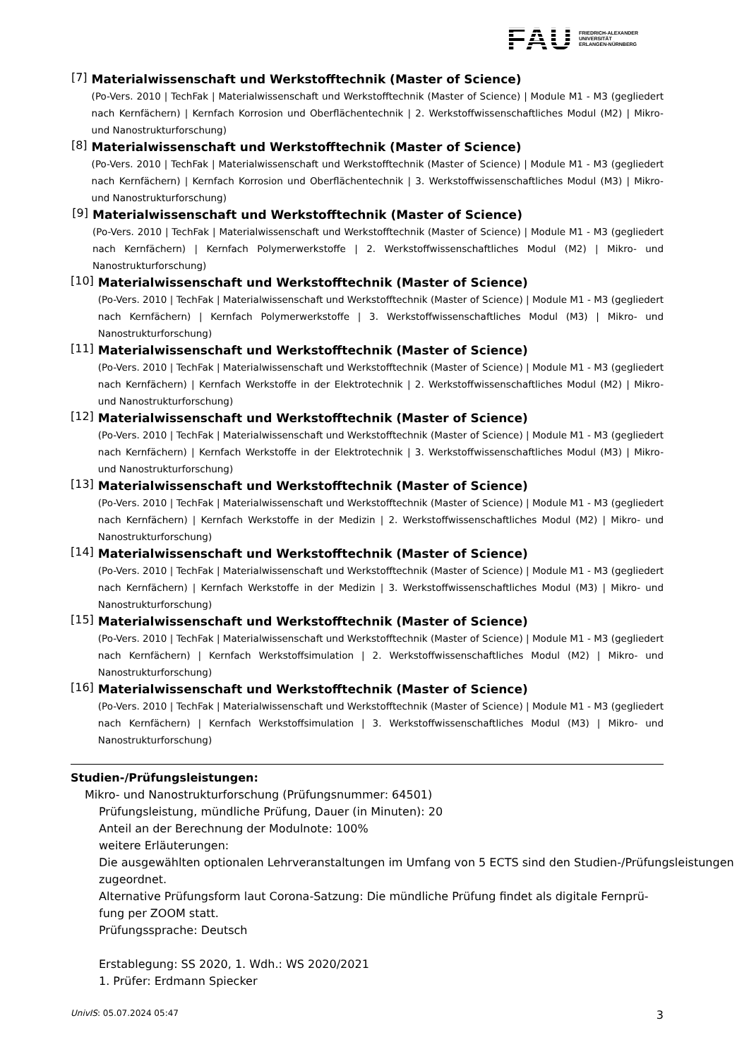FAU FRIEDRICH-ALEXANDER
UNIVERSITÄT
ERLANGEN-NÜRNBERG
[7]
Materialwissenschaft und Werkstofftechnik (Master of Science)
(Po-Vers. 2010 | TechFak | Materialwissenschaft und Werkstofftechnik (Master of Science) | Module M1 - M3 (gegliedert nach Kernfächern) | Kernfach Korrosion und Oberflächentechnik | 2. Werkstoffwissenschaftliches Modul (M2) | Mikro- und Nanostrukturforschung)
[8]
Materialwissenschaft und Werkstofftechnik (Master of Science)
(Po-Vers. 2010 | TechFak | Materialwissenschaft und Werkstofftechnik (Master of Science) | Module M1 - M3 (gegliedert nach Kernfächern) | Kernfach Korrosion und Oberflächentechnik | 3. Werkstoffwissenschaftliches Modul (M3) | Mikro- und Nanostrukturforschung)
[9]
Materialwissenschaft und Werkstofftechnik (Master of Science)
(Po-Vers. 2010 | TechFak | Materialwissenschaft und Werkstofftechnik (Master of Science) | Module M1 - M3 (gegliedert nach Kernfächern) | Kernfach Polymerwerkstoffe | 2. Werkstoffwissenschaftliches Modul (M2) | Mikro- und Nanostrukturforschung)
[10]
Materialwissenschaft und Werkstofftechnik (Master of Science)
(Po-Vers. 2010 | TechFak | Materialwissenschaft und Werkstofftechnik (Master of Science) | Module M1 - M3 (gegliedert nach Kernfächern) | Kernfach Polymerwerkstoffe | 3. Werkstoffwissenschaftliches Modul (M3) | Mikro- und Nanostrukturforschung)
[11]
Materialwissenschaft und Werkstofftechnik (Master of Science)
(Po-Vers. 2010 | TechFak | Materialwissenschaft und Werkstofftechnik (Master of Science) | Module M1 - M3 (gegliedert nach Kernfächern) | Kernfach Werkstoffe in der Elektrotechnik | 2. Werkstoffwissenschaftliches Modul (M2) | Mikro- und Nanostrukturforschung)
[12]
Materialwissenschaft und Werkstofftechnik (Master of Science)
(Po-Vers. 2010 | TechFak | Materialwissenschaft und Werkstofftechnik (Master of Science) | Module M1 - M3 (gegliedert nach Kernfächern) | Kernfach Werkstoffe in der Elektrotechnik | 3. Werkstoffwissenschaftliches Modul (M3) | Mikro- und Nanostrukturforschung)
[13]
Materialwissenschaft und Werkstofftechnik (Master of Science)
(Po-Vers. 2010 | TechFak | Materialwissenschaft und Werkstofftechnik (Master of Science) | Module M1 - M3 (gegliedert nach Kernfächern) | Kernfach Werkstoffe in der Medizin | 2. Werkstoffwissenschaftliches Modul (M2) | Mikro- und Nanostrukturforschung)
[14]
Materialwissenschaft und Werkstofftechnik (Master of Science)
(Po-Vers. 2010 | TechFak | Materialwissenschaft und Werkstofftechnik (Master of Science) | Module M1 - M3 (gegliedert nach Kernfächern) | Kernfach Werkstoffe in der Medizin | 3. Werkstoffwissenschaftliches Modul (M3) | Mikro- und Nanostrukturforschung)
[15]
Materialwissenschaft und Werkstofftechnik (Master of Science)
(Po-Vers. 2010 | TechFak | Materialwissenschaft und Werkstofftechnik (Master of Science) | Module M1 - M3 (gegliedert nach Kernfächern) | Kernfach Werkstoffsimulation | 2. Werkstoffwissenschaftliches Modul (M2) | Mikro- und Nanostrukturforschung)
[16]
Materialwissenschaft und Werkstofftechnik (Master of Science)
(Po-Vers. 2010 | TechFak | Materialwissenschaft und Werkstofftechnik (Master of Science) | Module M1 - M3 (gegliedert nach Kernfächern) | Kernfach Werkstoffsimulation | 3. Werkstoffwissenschaftliches Modul (M3) | Mikro- und Nanostrukturforschung)
Studien-/Prüfungsleistungen:
Mikro- und Nanostrukturforschung (Prüfungsnummer: 64501)
Prüfungsleistung, mündliche Prüfung, Dauer (in Minuten): 20
Anteil an der Berechnung der Modulnote: 100%
weitere Erläuterungen:
Die ausgewählten optionalen Lehrveranstaltungen im Umfang von 5 ECTS sind den Studien-/Prüfungsleistungen zugeordnet.
Alternative Prüfungsform laut Corona-Satzung: Die mündliche Prüfung findet als digitale Fernprü-
fung per ZOOM statt.
Prüfungssprache: Deutsch
Erstablegung: SS 2020, 1. Wdh.: WS 2020/2021
1. Prüfer: Erdmann Spiecker
UnivIS: 05.07.2024 05:47 3